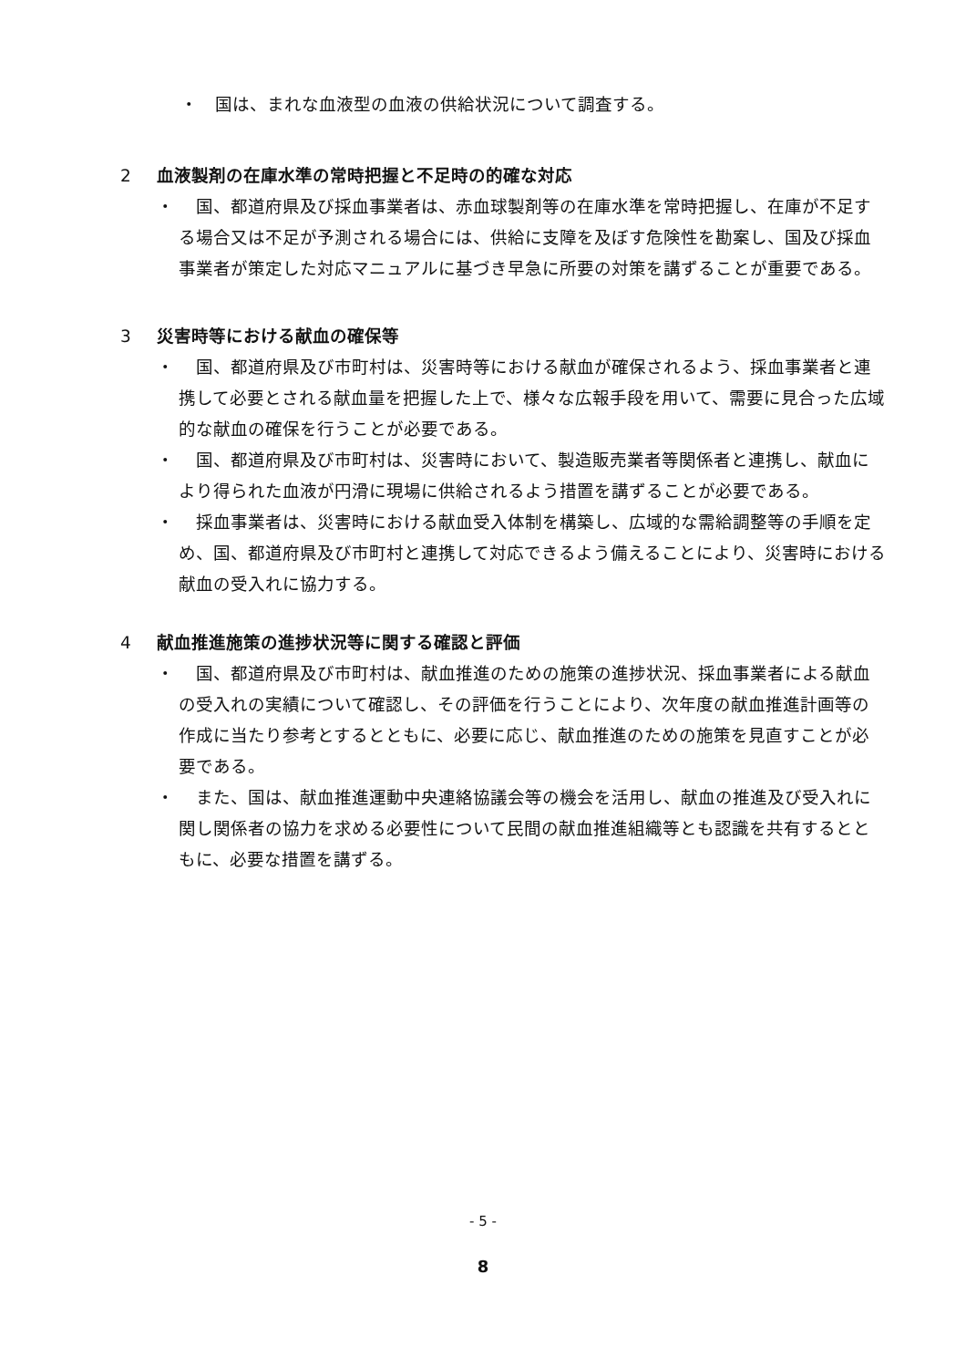・　国は、まれな血液型の血液の供給状況について調査する。
2 血液製剤の在庫水準の常時把握と不足時の的確な対応
・ 　国、都道府県及び採血事業者は、赤血球製剤等の在庫水準を常時把握し、在庫が不足する場合又は不足が予測される場合には、供給に支障を及ぼす危険性を勘案し、国及び採血事業者が策定した対応マニュアルに基づき早急に所要の対策を講ずることが重要である。
3 災害時等における献血の確保等
・ 　国、都道府県及び市町村は、災害時等における献血が確保されるよう、採血事業者と連携して必要とされる献血量を把握した上で、様々な広報手段を用いて、需要に見合った広域的な献血の確保を行うことが必要である。
・ 　国、都道府県及び市町村は、災害時において、製造販売業者等関係者と連携し、献血により得られた血液が円滑に現場に供給されるよう措置を講ずることが必要である。
・ 　採血事業者は、災害時における献血受入体制を構築し、広域的な需給調整等の手順を定め、国、都道府県及び市町村と連携して対応できるよう備えることにより、災害時における献血の受入れに協力する。
4 献血推進施策の進捗状況等に関する確認と評価
・ 　国、都道府県及び市町村は、献血推進のための施策の進捗状況、採血事業者による献血の受入れの実績について確認し、その評価を行うことにより、次年度の献血推進計画等の作成に当たり参考とするとともに、必要に応じ、献血推進のための施策を見直すことが必要である。
・ 　また、国は、献血推進運動中央連絡協議会等の機会を活用し、献血の推進及び受入れに関し関係者の協力を求める必要性について民間の献血推進組織等とも認識を共有するとともに、必要な措置を講ずる。
- 5 -
8